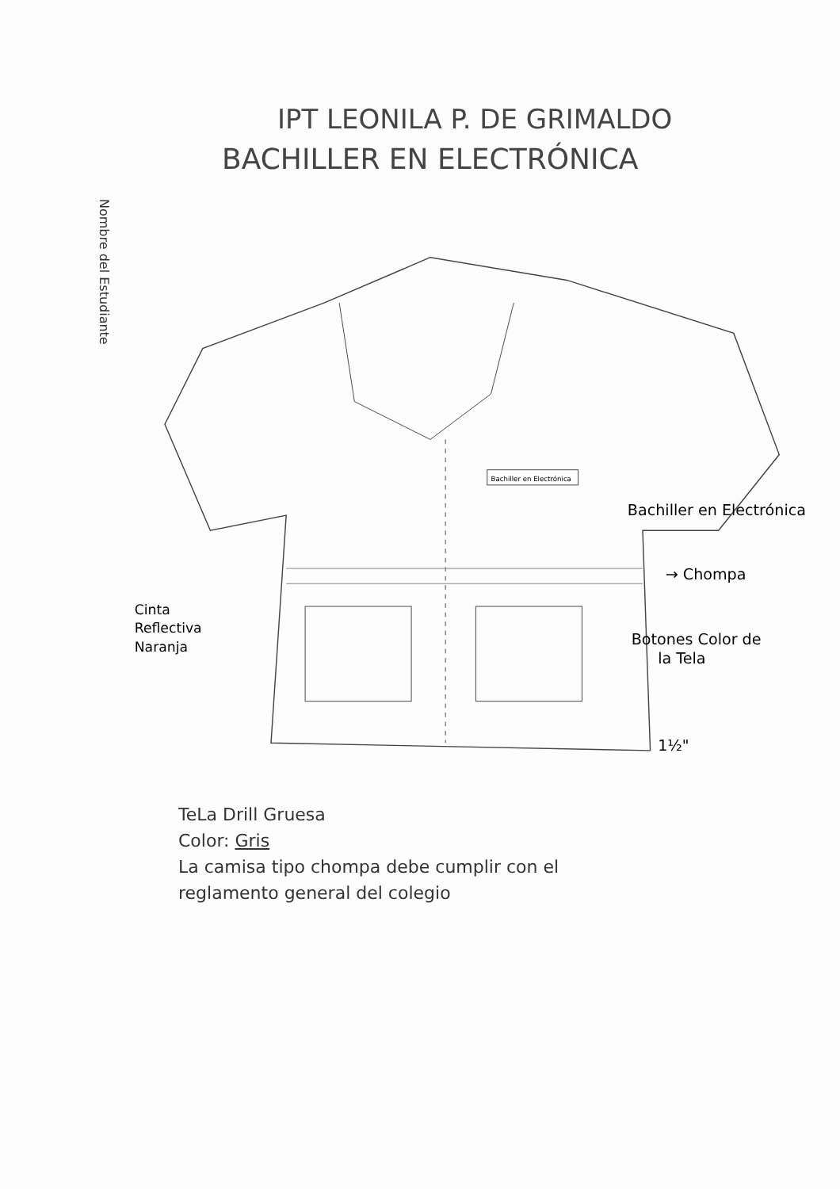IPT LEONILA P. DE GRIMALDO
BACHILLER EN ELECTRÓNICA
Nombre del Estudiante
Bachiller en Electrónica
Bachiller en Electrónica
→ Chompa
Botones Color de
la Tela
Cinta
Reflectiva
Naranja
1½"
TeLa Drill Gruesa
Color: Gris
La camisa tipo chompa debe cumplir con el
reglamento general del colegio